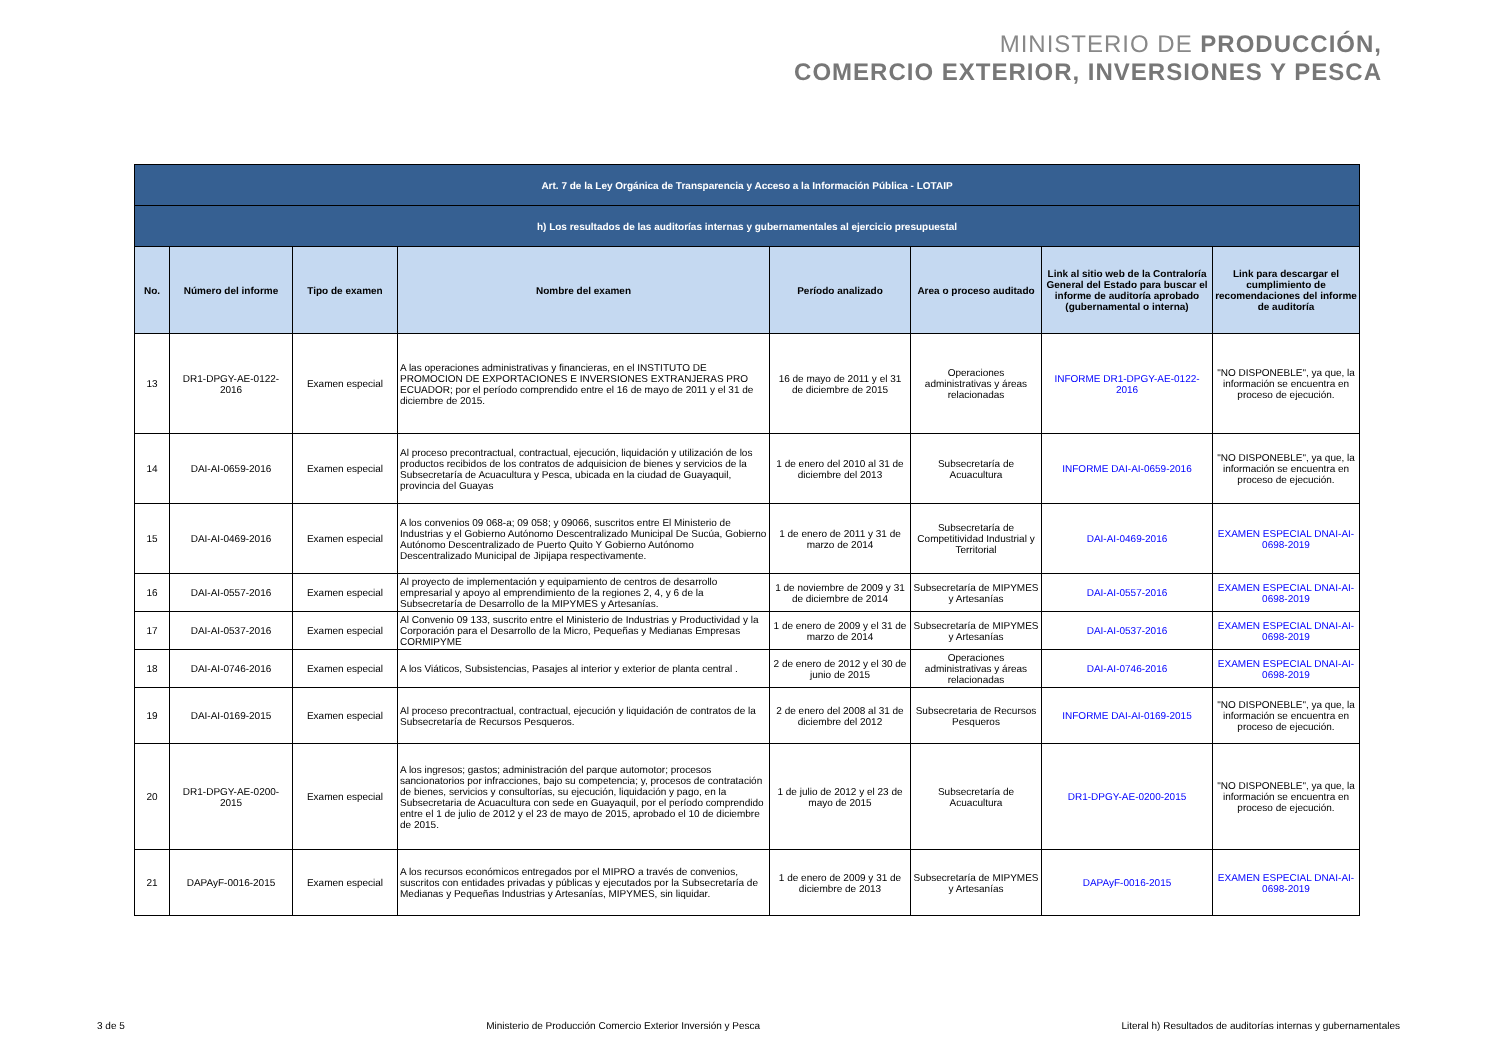MINISTERIO DE PRODUCCIÓN,
COMERCIO EXTERIOR, INVERSIONES Y PESCA
| Art. 7 de la Ley Orgánica de Transparencia y Acceso a la Información Pública - LOTAIP | | | | | | | |
| h) Los resultados de las auditorías internas y gubernamentales al ejercicio presupuestal | | | | | | | |
| No. | Número del informe | Tipo de examen | Nombre del examen | Período analizado | Area o proceso auditado | Link al sitio web de la Contraloría General del Estado para buscar el informe de auditoría aprobado (gubernamental o interna) | Link para descargar el cumplimiento de recomendaciones del informe de auditoría |
| 13 | DR1-DPGY-AE-0122-2016 | Examen especial | A las operaciones administrativas y financieras, en el INSTITUTO DE PROMOCION DE EXPORTACIONES E INVERSIONES EXTRANJERAS PRO ECUADOR; por el período comprendido entre el 16 de mayo de 2011 y el 31 de diciembre de 2015. | 16 de mayo de 2011 y el 31 de diciembre de 2015 | Operaciones administrativas y áreas relacionadas | INFORME DR1-DPGY-AE-0122-2016 | "NO DISPONEBLE", ya que, la información se encuentra en proceso de ejecución. |
| 14 | DAI-AI-0659-2016 | Examen especial | Al proceso precontractual, contractual, ejecución, liquidación y utilización de los productos recibidos de los contratos de adquisicion de bienes y servicios de la Subsecretaría de Acuacultura y Pesca, ubicada en la ciudad de Guayaquil, provincia del Guayas | 1 de enero del 2010 al 31 de diciembre del 2013 | Subsecretaría de Acuacultura | INFORME DAI-AI-0659-2016 | "NO DISPONEBLE", ya que, la información se encuentra en proceso de ejecución. |
| 15 | DAI-AI-0469-2016 | Examen especial | A los convenios 09 068-a; 09 058; y 09066, suscritos entre El Ministerio de Industrias y el Gobierno Autónomo Descentralizado Municipal De Sucúa, Gobierno Autónomo Descentralizado de Puerto Quito Y Gobierno Autónomo Descentralizado Municipal de Jipijapa respectivamente. | 1 de enero de 2011 y 31 de marzo de 2014 | Subsecretaría de Competitividad Industrial y Territorial | DAI-AI-0469-2016 | EXAMEN ESPECIAL DNAI-AI-0698-2019 |
| 16 | DAI-AI-0557-2016 | Examen especial | Al proyecto de implementación y equipamiento de centros de desarrollo empresarial y apoyo al emprendimiento de la regiones 2, 4, y 6 de la Subsecretaría de Desarrollo de la MIPYMES y Artesanías. | 1 de noviembre de 2009 y 31 de diciembre de 2014 | Subsecretaría de MIPYMES y Artesanías | DAI-AI-0557-2016 | EXAMEN ESPECIAL DNAI-AI-0698-2019 |
| 17 | DAI-AI-0537-2016 | Examen especial | Al Convenio 09 133, suscrito entre el Ministerio de Industrias y Productividad y la Corporación para el Desarrollo de la Micro, Pequeñas y Medianas Empresas CORMIPYME | 1 de enero de 2009 y el 31 de marzo de 2014 | Subsecretaría de MIPYMES y Artesanías | DAI-AI-0537-2016 | EXAMEN ESPECIAL DNAI-AI-0698-2019 |
| 18 | DAI-AI-0746-2016 | Examen especial | A los Viáticos, Subsistencias, Pasajes al interior y exterior de planta central . | 2 de enero de 2012 y el 30 de junio de 2015 | Operaciones administrativas y áreas relacionadas | DAI-AI-0746-2016 | EXAMEN ESPECIAL DNAI-AI-0698-2019 |
| 19 | DAI-AI-0169-2015 | Examen especial | Al proceso precontractual, contractual, ejecución y liquidación de contratos de la Subsecretaría de Recursos Pesqueros. | 2 de enero del 2008 al 31 de diciembre del 2012 | Subsecretaria de Recursos Pesqueros | INFORME DAI-AI-0169-2015 | "NO DISPONEBLE", ya que, la información se encuentra en proceso de ejecución. |
| 20 | DR1-DPGY-AE-0200-2015 | Examen especial | A los ingresos; gastos; administración del parque automotor; procesos sancionatorios por infracciones, bajo su competencia; y, procesos de contratación de bienes, servicios y consultorías, su ejecución, liquidación y pago, en la Subsecretaria de Acuacultura con sede en Guayaquil, por el período comprendido entre el 1 de julio de 2012 y el 23 de mayo de 2015, aprobado el 10 de diciembre de 2015. | 1 de julio de 2012 y el 23 de mayo de 2015 | Subsecretaría de Acuacultura | DR1-DPGY-AE-0200-2015 | "NO DISPONEBLE", ya que, la información se encuentra en proceso de ejecución. |
| 21 | DAPAyF-0016-2015 | Examen especial | A los recursos económicos entregados por el MIPRO a través de convenios, suscritos con entidades privadas y públicas y ejecutados por la Subsecretaría de Medianas y Pequeñas Industrias y Artesanías, MIPYMES, sin liquidar. | 1 de enero de 2009 y 31 de diciembre de 2013 | Subsecretaría de MIPYMES y Artesanías | DAPAyF-0016-2015 | EXAMEN ESPECIAL DNAI-AI-0698-2019 |
3 de 5 Ministerio de Producción Comercio Exterior Inversión y Pesca Literal h) Resultados de auditorías internas y gubernamentales